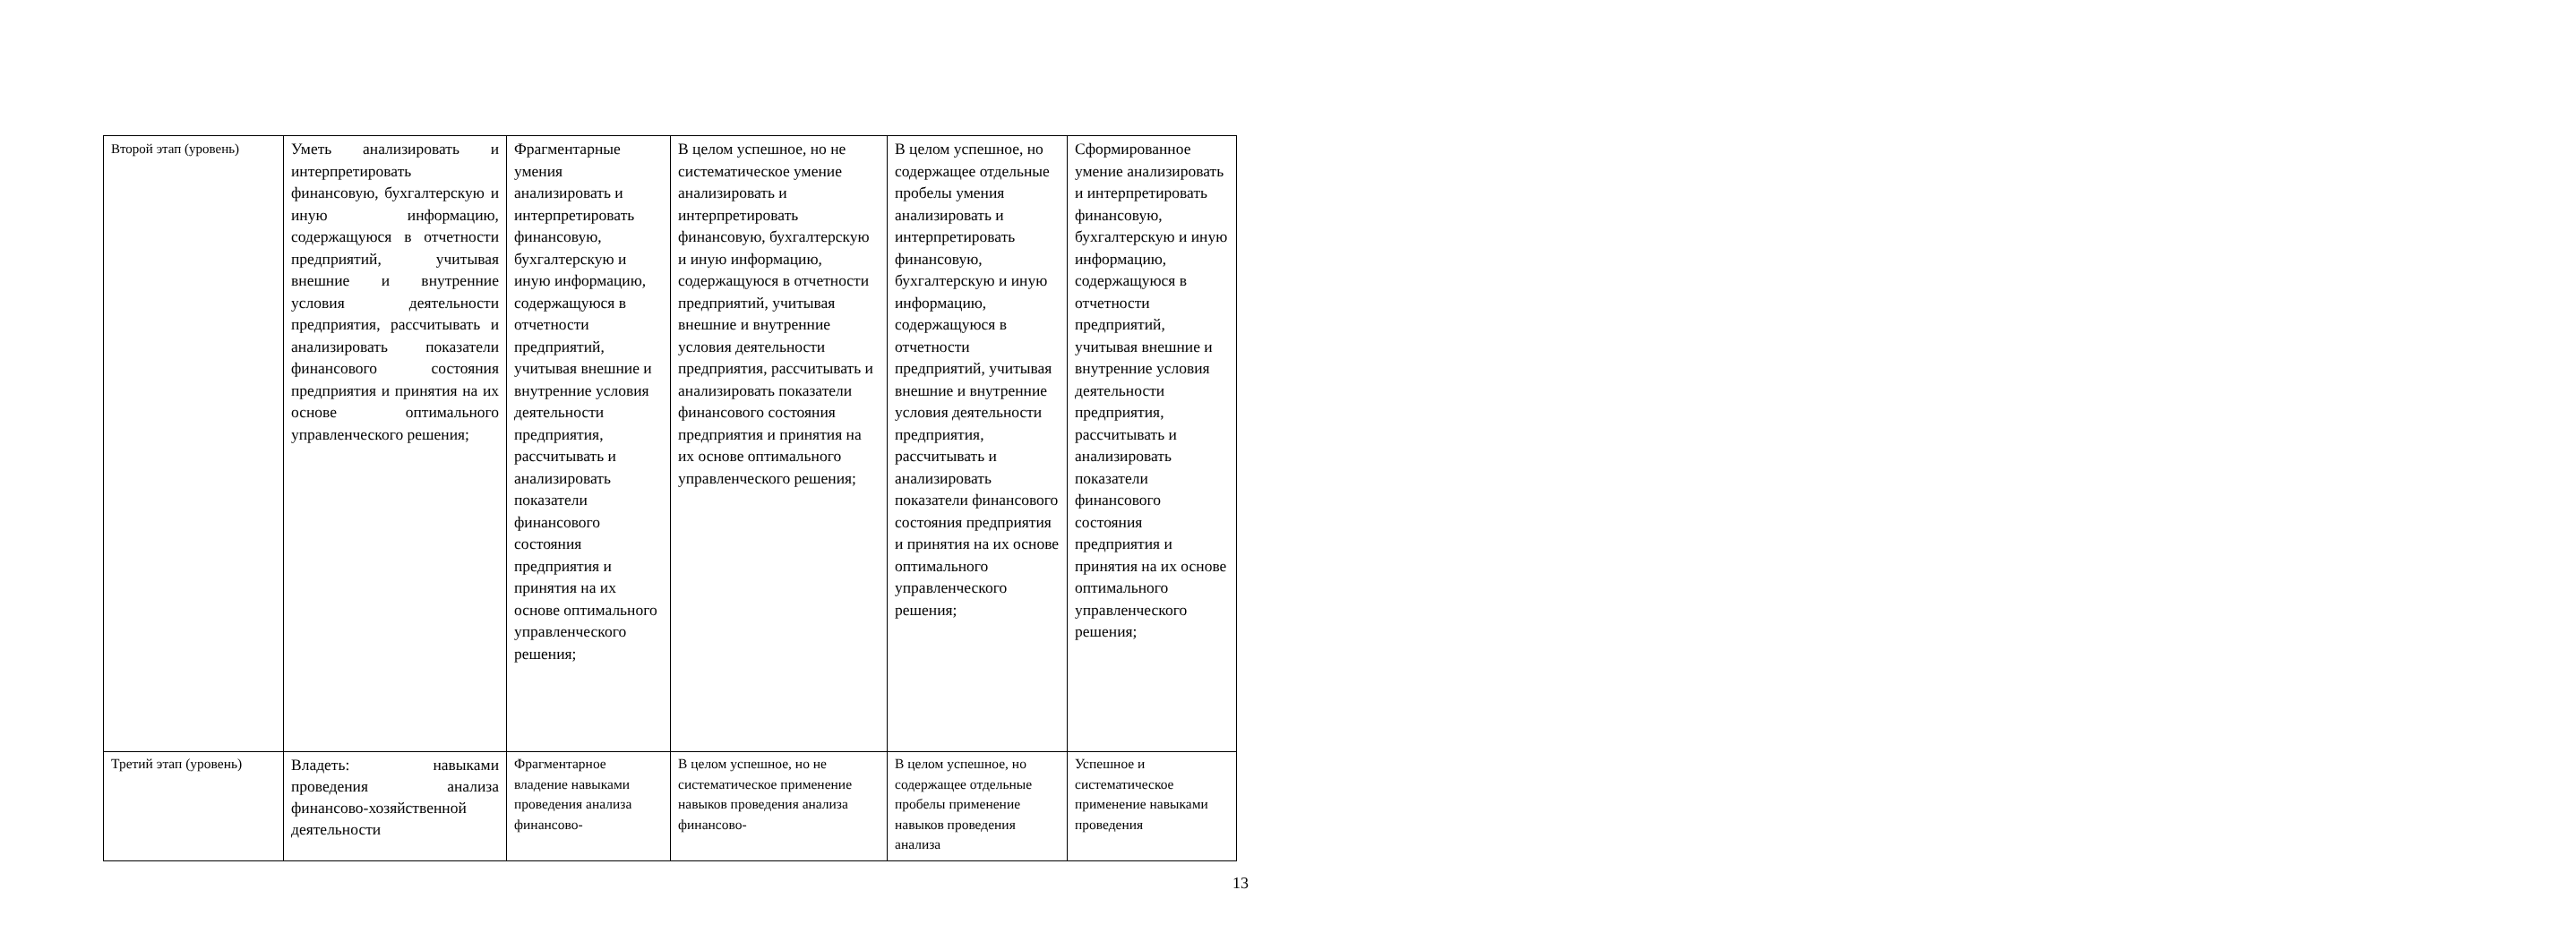| Второй этап (уровень) | Уметь анализировать и интерпретировать финансовую, бухгалтерскую и иную информацию, содержащуюся в отчетности предприятий, учитывая внешние и внутренние условия деятельности предприятия, рассчитывать и анализировать показатели финансового состояния предприятия и принятия на их основе оптимального управленческого решения; | Фрагментарные умения анализировать и интерпретировать финансовую, бухгалтерскую и иную информацию, содержащуюся в отчетности предприятий, учитывая внешние и внутренние условия деятельности предприятия, рассчитывать и анализировать показатели финансового состояния предприятия и принятия на их основе оптимального управленческого решения; | В целом успешное, но не систематическое умение анализировать и интерпретировать финансовую, бухгалтерскую и иную информацию, содержащуюся в отчетности предприятий, учитывая внешние и внутренние условия деятельности предприятия, рассчитывать и анализировать показатели финансового состояния предприятия и принятия на их основе оптимального управленческого решения; | В целом успешное, но содержащее отдельные пробелы умения анализировать и интерпретировать финансовую, бухгалтерскую и иную информацию, содержащуюся в отчетности предприятий, учитывая внешние и внутренние условия деятельности предприятия, рассчитывать и анализировать показатели финансового состояния предприятия и принятия на их основе оптимального управленческого решения; | Сформированное умение анализировать и интерпретировать финансовую, бухгалтерскую и иную информацию, содержащуюся в отчетности предприятий, учитывая внешние и внутренние условия деятельности предприятия, рассчитывать и анализировать показатели финансового состояния предприятия и принятия на их основе оптимального управленческого решения; |
| Третий этап (уровень) | Владеть: навыками проведения анализа финансово-хозяйственной деятельности | Фрагментарное владение навыками проведения анализа финансово- | В целом успешное, но не систематическое применение навыков проведения анализа финансово- | В целом успешное, но содержащее отдельные пробелы применение навыков проведения анализа | Успешное и систематическое применение навыками проведения |
13